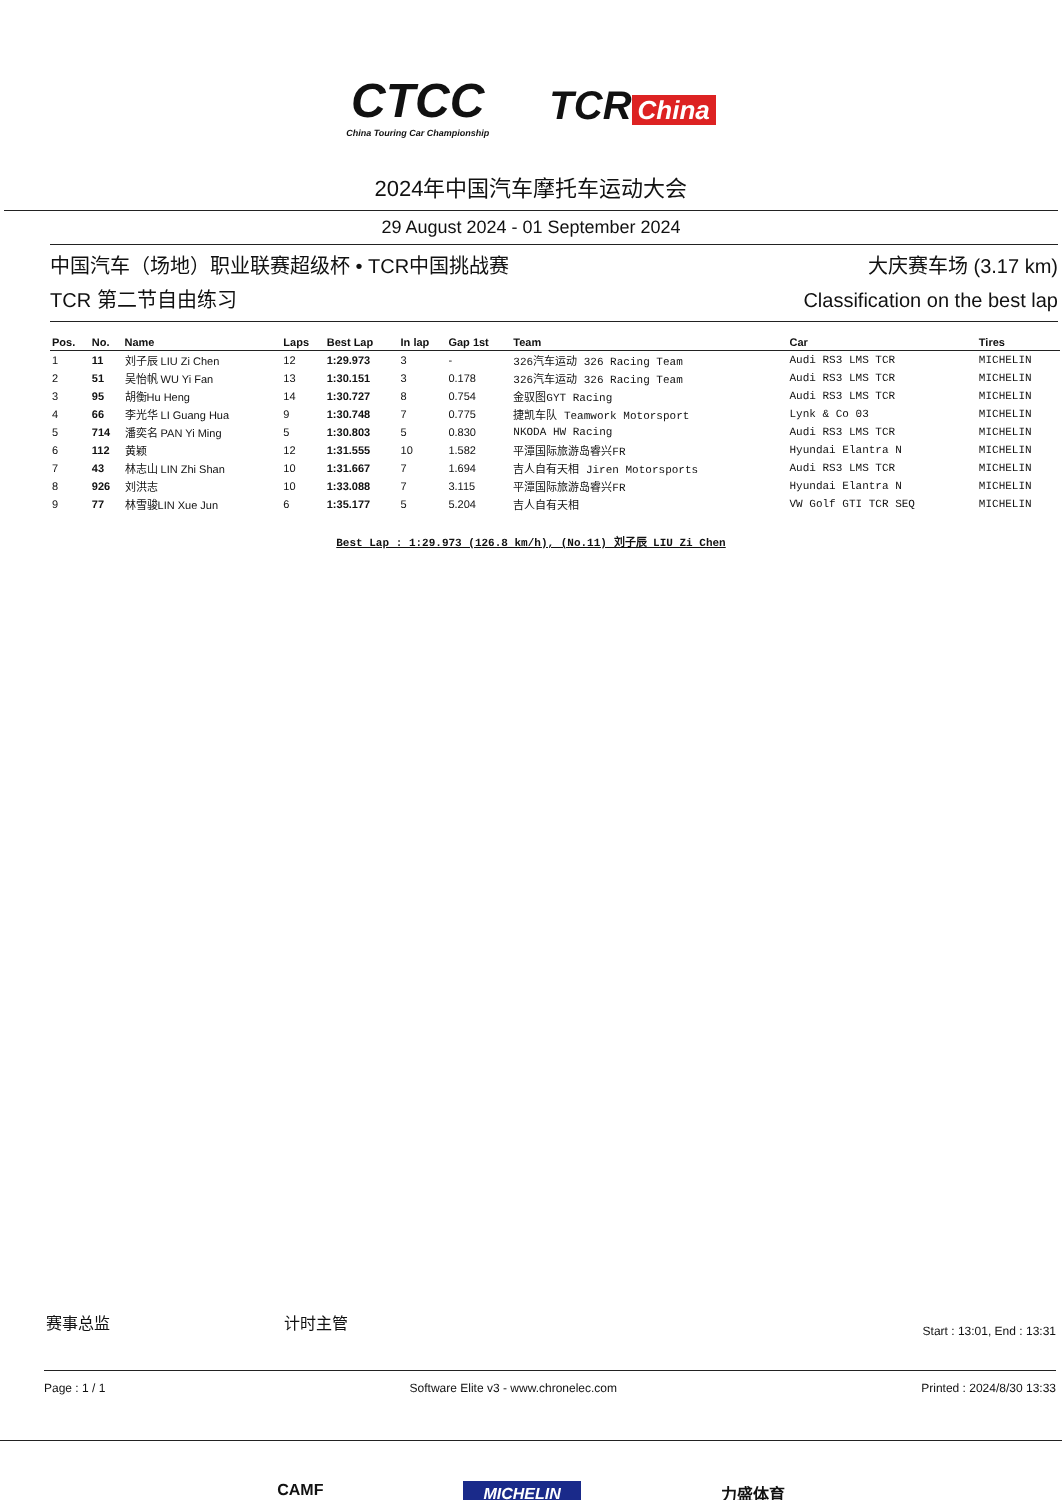CTCC
China Touring Car Championship
TCR China
2024年中国汽车摩托车运动大会
29 August 2024 - 01 September 2024
中国汽车（场地）职业联赛超级杯 • TCR中国挑战赛
TCR 第二节自由练习
大庆赛车场 (3.17 km)
Classification on the best lap
| Pos. | No. | Name | Laps | Best Lap | In lap | Gap 1st | Team | Car | Tires |
| --- | --- | --- | --- | --- | --- | --- | --- | --- | --- |
| 1 | 11 | 刘子辰 LIU Zi Chen | 12 | 1:29.973 | 3 | - | 326汽车运动 326 Racing Team | Audi RS3 LMS TCR | MICHELIN |
| 2 | 51 | 吴怡帆 WU Yi Fan | 13 | 1:30.151 | 3 | 0.178 | 326汽车运动 326 Racing Team | Audi RS3 LMS TCR | MICHELIN |
| 3 | 95 | 胡衡Hu Heng | 14 | 1:30.727 | 8 | 0.754 | 金驭图GYT Racing | Audi RS3 LMS TCR | MICHELIN |
| 4 | 66 | 李光华 LI Guang Hua | 9 | 1:30.748 | 7 | 0.775 | 捷凯车队 Teamwork Motorsport | Lynk & Co 03 | MICHELIN |
| 5 | 714 | 潘奕名 PAN Yi Ming | 5 | 1:30.803 | 5 | 0.830 | NKODA HW Racing | Audi RS3 LMS TCR | MICHELIN |
| 6 | 112 | 黄颖 | 12 | 1:31.555 | 10 | 1.582 | 平潭国际旅游岛睿兴FR | Hyundai Elantra N | MICHELIN |
| 7 | 43 | 林志山 LIN Zhi Shan | 10 | 1:31.667 | 7 | 1.694 | 吉人自有天相 Jiren Motorsports | Audi RS3 LMS TCR | MICHELIN |
| 8 | 926 | 刘洪志 | 10 | 1:33.088 | 7 | 3.115 | 平潭国际旅游岛睿兴FR | Hyundai Elantra N | MICHELIN |
| 9 | 77 | 林雪骏LIN Xue Jun | 6 | 1:35.177 | 5 | 5.204 | 吉人自有天相 | VW Golf GTI TCR SEQ | MICHELIN |
Best Lap : 1:29.973 (126.8 km/h), (No.11) 刘子辰 LIU Zi Chen
赛事总监 计时主管 Start : 13:01, End : 13:31
Page : 1 / 1 Software Elite v3 - www.chronelec.com Printed : 2024/8/30 13:33
CAMF MICHELIN 力盛体育